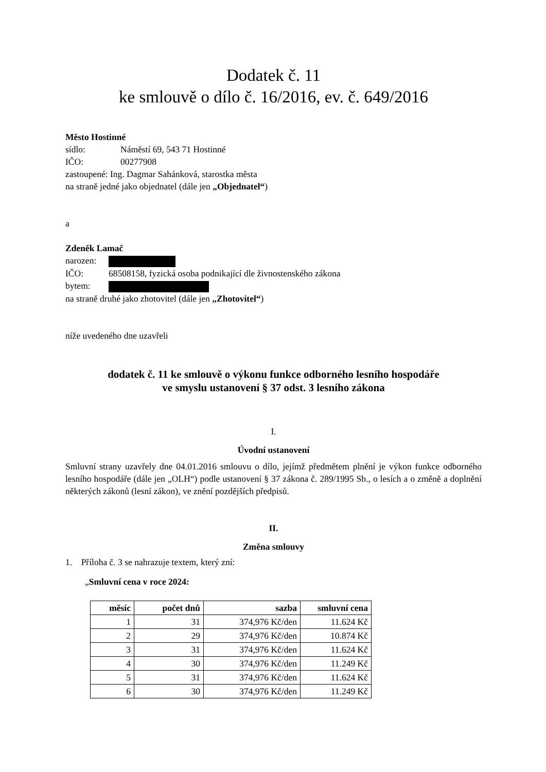Dodatek č. 11
ke smlouvě o dílo č. 16/2016, ev. č. 649/2016
Město Hostinné
sídlo: Náměstí 69, 543 71 Hostinné
IČO: 00277908
zastoupené: Ing. Dagmar Sahánková, starostka města
na straně jedné jako objednatel (dále jen „Objednatel“)
a
Zdeněk Lamač
narozen:
IČO: 68508158, fyzická osoba podnikající dle živnostenského zákona
bytem:
na straně druhé jako zhotovitel (dále jen „Zhotovitel“)
níže uvedeného dne uzavřeli
dodatek č. 11 ke smlouvě o výkonu funkce odborného lesního hospodáře
ve smyslu ustanovení § 37 odst. 3 lesního zákona
I.
Úvodní ustanovení
Smluvní strany uzavřely dne 04.01.2016 smlouvu o dílo, jejímž předmětem plnění je výkon funkce odborného lesního hospodáře (dále jen „OLH“) podle ustanovení § 37 zákona č. 289/1995 Sb., o lesích a o změně a doplnění některých zákonů (lesní zákon), ve znění pozdějších předpisů.
II.
Změna smlouvy
1. Příloha č. 3 se nahrazuje textem, který zní:
„Smluvní cena v roce 2024:
| měsíc | počet dnů | sazba | smluvní cena |
| --- | --- | --- | --- |
| 1 | 31 | 374,976 Kč/den | 11.624 Kč |
| 2 | 29 | 374,976 Kč/den | 10.874 Kč |
| 3 | 31 | 374,976 Kč/den | 11.624 Kč |
| 4 | 30 | 374,976 Kč/den | 11.249 Kč |
| 5 | 31 | 374,976 Kč/den | 11.624 Kč |
| 6 | 30 | 374,976 Kč/den | 11.249 Kč |